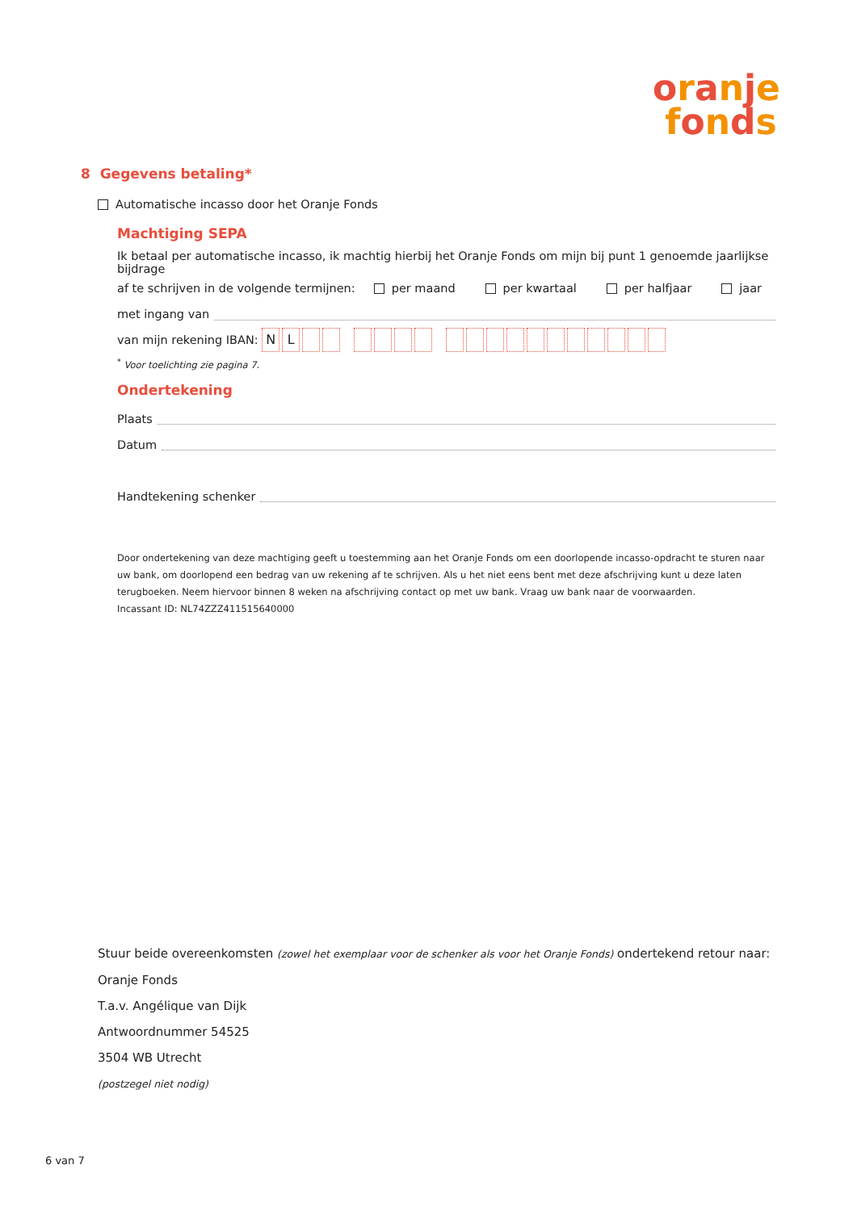oranje
fonds
8 Gegevens betaling*
Automatische incasso door het Oranje Fonds
Machtiging SEPA
Ik betaal per automatische incasso, ik machtig hierbij het Oranje Fonds om mijn bij punt 1 genoemde jaarlijkse bijdrage
af te schrijven in de volgende termijnen: per maand per kwartaal per halfjaar jaar
met ingang van
van mijn rekening IBAN: NL
<sup>*</sup> Voor toelichting zie pagina 7.
Ondertekening
Plaats
Datum
Handtekening schenker
Door ondertekening van deze machtiging geeft u toestemming aan het Oranje Fonds om een doorlopende incasso-opdracht te sturen naar uw bank, om doorlopend een bedrag van uw rekening af te schrijven. Als u het niet eens bent met deze afschrijving kunt u deze laten terugboeken. Neem hiervoor binnen 8 weken na afschrijving contact op met uw bank. Vraag uw bank naar de voorwaarden.
Incassant ID: NL74ZZZ411515640000
Stuur beide overeenkomsten (zowel het exemplaar voor de schenker als voor het Oranje Fonds) ondertekend retour naar:
Oranje Fonds
T.a.v. Angélique van Dijk
Antwoordnummer 54525
3504 WB Utrecht
(postzegel niet nodig)
6 van 7